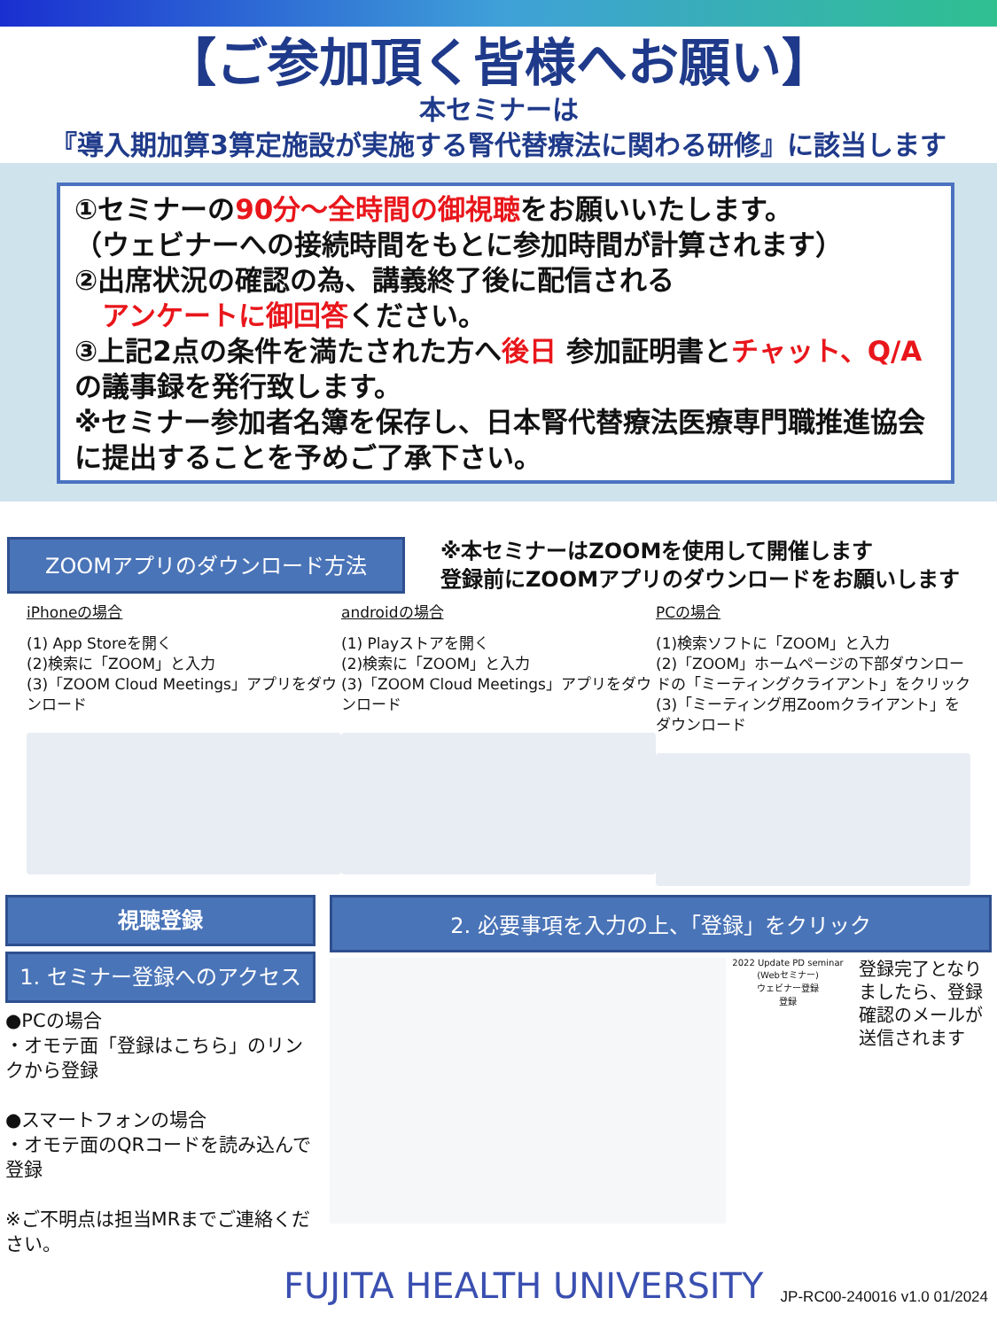【ご参加頂く皆様へお願い】
本セミナーは
『導入期加算3算定施設が実施する腎代替療法に関わる研修』に該当します
①セミナーの90分～全時間の御視聴をお願いいたします。
（ウェビナーへの接続時間をもとに参加時間が計算されます）
②出席状況の確認の為、講義終了後に配信される
　アンケートに御回答ください。
③上記2点の条件を満たされた方へ後日 参加証明書とチャット、Q/Aの議事録を発行致します。
※セミナー参加者名簿を保存し、日本腎代替療法医療専門職推進協会に提出することを予めご了承下さい。
ZOOMアプリのダウンロード方法
※本セミナーはZOOMを使用して開催します
登録前にZOOMアプリのダウンロードをお願いします
iPhoneの場合
(1) App Storeを開く
(2)検索に「ZOOM」と入力
(3)「ZOOM Cloud Meetings」アプリをダウンロード
androidの場合
(1) Playストアを開く
(2)検索に「ZOOM」と入力
(3)「ZOOM Cloud Meetings」アプリをダウンロード
PCの場合
(1)検索ソフトに「ZOOM」と入力
(2)「ZOOM」ホームページの下部ダウンロードの「ミーティングクライアント」をクリック
(3)「ミーティング用Zoomクライアント」をダウンロード
視聴登録
1. セミナー登録へのアクセス
●PCの場合
・オモテ面「登録はこちら」のリンクから登録
●スマートフォンの場合
・オモテ面のQRコードを読み込んで登録
※ご不明点は担当MRまでご連絡ください。
2. 必要事項を入力の上、「登録」をクリック
2022 Update PD seminar (Webセミナー)
ウェビナー登録
登録
登録完了となりましたら、登録確認のメールが送信されます
FUJITA HEALTH UNIVERSITY
JP-RC00-240016 v1.0 01/2024